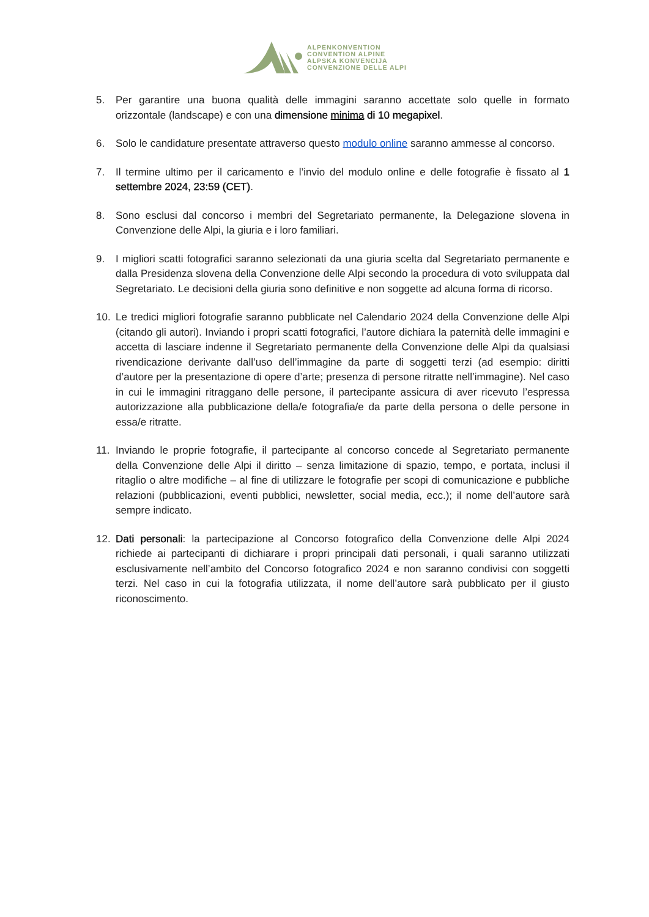ALPENKONVENTION
CONVENTION ALPINE
ALPSKA KONVENCIJA
CONVENZIONE DELLE ALPI
5. Per garantire una buona qualità delle immagini saranno accettate solo quelle in formato orizzontale (landscape) e con una dimensione minima di 10 megapixel.
6. Solo le candidature presentate attraverso questo modulo online saranno ammesse al concorso.
7. Il termine ultimo per il caricamento e l’invio del modulo online e delle fotografie è fissato al 1 settembre 2024, 23:59 (CET).
8. Sono esclusi dal concorso i membri del Segretariato permanente, la Delegazione slovena in Convenzione delle Alpi, la giuria e i loro familiari.
9. I migliori scatti fotografici saranno selezionati da una giuria scelta dal Segretariato permanente e dalla Presidenza slovena della Convenzione delle Alpi secondo la procedura di voto sviluppata dal Segretariato. Le decisioni della giuria sono definitive e non soggette ad alcuna forma di ricorso.
10. Le tredici migliori fotografie saranno pubblicate nel Calendario 2024 della Convenzione delle Alpi (citando gli autori). Inviando i propri scatti fotografici, l’autore dichiara la paternità delle immagini e accetta di lasciare indenne il Segretariato permanente della Convenzione delle Alpi da qualsiasi rivendicazione derivante dall’uso dell’immagine da parte di soggetti terzi (ad esempio: diritti d’autore per la presentazione di opere d’arte; presenza di persone ritratte nell’immagine). Nel caso in cui le immagini ritraggano delle persone, il partecipante assicura di aver ricevuto l’espressa autorizzazione alla pubblicazione della/e fotografia/e da parte della persona o delle persone in essa/e ritratte.
11. Inviando le proprie fotografie, il partecipante al concorso concede al Segretariato permanente della Convenzione delle Alpi il diritto – senza limitazione di spazio, tempo, e portata, inclusi il ritaglio o altre modifiche – al fine di utilizzare le fotografie per scopi di comunicazione e pubbliche relazioni (pubblicazioni, eventi pubblici, newsletter, social media, ecc.); il nome dell’autore sarà sempre indicato.
12. Dati personali: la partecipazione al Concorso fotografico della Convenzione delle Alpi 2024 richiede ai partecipanti di dichiarare i propri principali dati personali, i quali saranno utilizzati esclusivamente nell’ambito del Concorso fotografico 2024 e non saranno condivisi con soggetti terzi. Nel caso in cui la fotografia utilizzata, il nome dell’autore sarà pubblicato per il giusto riconoscimento.